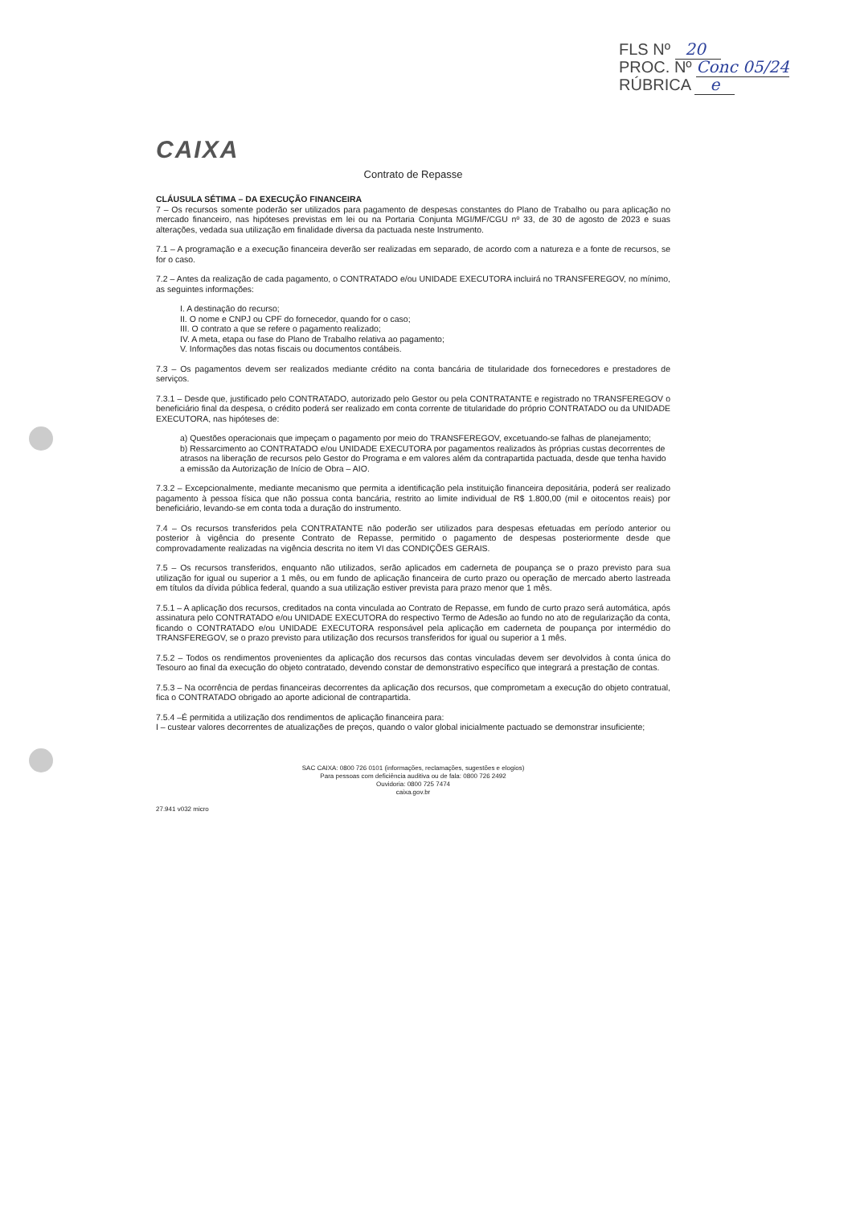FLS Nº 20
PROC. Nº Conc 05/24
RÚBRICA e
CAIXA
Contrato de Repasse
CLÁUSULA SÉTIMA – DA EXECUÇÃO FINANCEIRA
7 – Os recursos somente poderão ser utilizados para pagamento de despesas constantes do Plano de Trabalho ou para aplicação no mercado financeiro, nas hipóteses previstas em lei ou na Portaria Conjunta MGI/MF/CGU nº 33, de 30 de agosto de 2023 e suas alterações, vedada sua utilização em finalidade diversa da pactuada neste Instrumento.
7.1 – A programação e a execução financeira deverão ser realizadas em separado, de acordo com a natureza e a fonte de recursos, se for o caso.
7.2 – Antes da realização de cada pagamento, o CONTRATADO e/ou UNIDADE EXECUTORA incluirá no TRANSFEREGOV, no mínimo, as seguintes informações:
I. A destinação do recurso;
II. O nome e CNPJ ou CPF do fornecedor, quando for o caso;
III. O contrato a que se refere o pagamento realizado;
IV. A meta, etapa ou fase do Plano de Trabalho relativa ao pagamento;
V. Informações das notas fiscais ou documentos contábeis.
7.3 – Os pagamentos devem ser realizados mediante crédito na conta bancária de titularidade dos fornecedores e prestadores de serviços.
7.3.1 – Desde que, justificado pelo CONTRATADO, autorizado pelo Gestor ou pela CONTRATANTE e registrado no TRANSFEREGOV o beneficiário final da despesa, o crédito poderá ser realizado em conta corrente de titularidade do próprio CONTRATADO ou da UNIDADE EXECUTORA, nas hipóteses de:
a) Questões operacionais que impeçam o pagamento por meio do TRANSFEREGOV, excetuando-se falhas de planejamento;
b) Ressarcimento ao CONTRATADO e/ou UNIDADE EXECUTORA por pagamentos realizados às próprias custas decorrentes de atrasos na liberação de recursos pelo Gestor do Programa e em valores além da contrapartida pactuada, desde que tenha havido a emissão da Autorização de Início de Obra – AIO.
7.3.2 – Excepcionalmente, mediante mecanismo que permita a identificação pela instituição financeira depositária, poderá ser realizado pagamento à pessoa física que não possua conta bancária, restrito ao limite individual de R$ 1.800,00 (mil e oitocentos reais) por beneficiário, levando-se em conta toda a duração do instrumento.
7.4 – Os recursos transferidos pela CONTRATANTE não poderão ser utilizados para despesas efetuadas em período anterior ou posterior à vigência do presente Contrato de Repasse, permitido o pagamento de despesas posteriormente desde que comprovadamente realizadas na vigência descrita no item VI das CONDIÇÕES GERAIS.
7.5 – Os recursos transferidos, enquanto não utilizados, serão aplicados em caderneta de poupança se o prazo previsto para sua utilização for igual ou superior a 1 mês, ou em fundo de aplicação financeira de curto prazo ou operação de mercado aberto lastreada em títulos da dívida pública federal, quando a sua utilização estiver prevista para prazo menor que 1 mês.
7.5.1 – A aplicação dos recursos, creditados na conta vinculada ao Contrato de Repasse, em fundo de curto prazo será automática, após assinatura pelo CONTRATADO e/ou UNIDADE EXECUTORA do respectivo Termo de Adesão ao fundo no ato de regularização da conta, ficando o CONTRATADO e/ou UNIDADE EXECUTORA responsável pela aplicação em caderneta de poupança por intermédio do TRANSFEREGOV, se o prazo previsto para utilização dos recursos transferidos for igual ou superior a 1 mês.
7.5.2 – Todos os rendimentos provenientes da aplicação dos recursos das contas vinculadas devem ser devolvidos à conta única do Tesouro ao final da execução do objeto contratado, devendo constar de demonstrativo específico que integrará a prestação de contas.
7.5.3 – Na ocorrência de perdas financeiras decorrentes da aplicação dos recursos, que comprometam a execução do objeto contratual, fica o CONTRATADO obrigado ao aporte adicional de contrapartida.
7.5.4 –É permitida a utilização dos rendimentos de aplicação financeira para:
I – custear valores decorrentes de atualizações de preços, quando o valor global inicialmente pactuado se demonstrar insuficiente;
SAC CAIXA: 0800 726 0101 (informações, reclamações, sugestões e elogios)
Para pessoas com deficiência auditiva ou de fala: 0800 726 2492
Ouvidoria: 0800 725 7474
caixa.gov.br
27.941 v032 micro